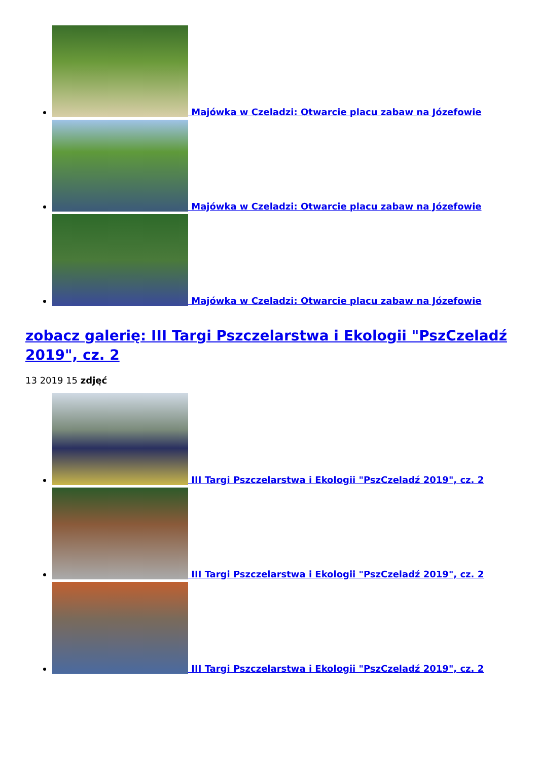Majówka w Czeladzi: Otwarcie placu zabaw na Józefowie
Majówka w Czeladzi: Otwarcie placu zabaw na Józefowie
Majówka w Czeladzi: Otwarcie placu zabaw na Józefowie
zobacz galerię: III Targi Pszczelarstwa i Ekologii "PszCzeladź 2019", cz. 2
13 2019 15 zdjęć
III Targi Pszczelarstwa i Ekologii "PszCzeladź 2019", cz. 2
III Targi Pszczelarstwa i Ekologii "PszCzeladź 2019", cz. 2
III Targi Pszczelarstwa i Ekologii "PszCzeladź 2019", cz. 2